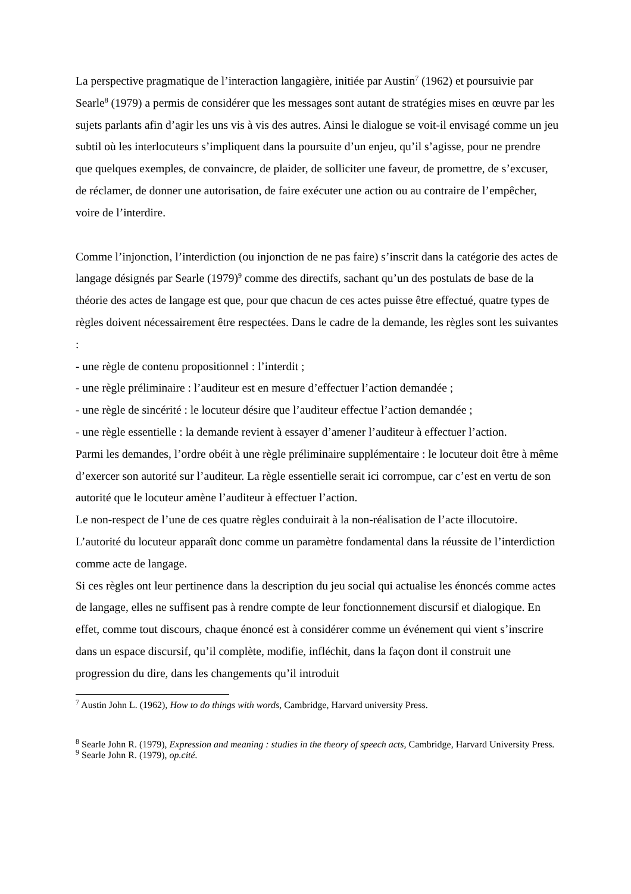La perspective pragmatique de l’interaction langagière, initiée par Austin<sup>7</sup> (1962) et poursuivie par Searle<sup>8</sup> (1979) a permis de considérer que les messages sont autant de stratégies mises en œuvre par les sujets parlants afin d’agir les uns vis à vis des autres. Ainsi le dialogue se voit-il envisagé comme un jeu subtil où les interlocuteurs s’impliquent dans la poursuite d’un enjeu, qu’il s’agisse, pour ne prendre que quelques exemples, de convaincre, de plaider, de solliciter une faveur, de promettre, de s’excuser, de réclamer, de donner une autorisation, de faire exécuter une action ou au contraire de l’empêcher, voire de l’interdire.
Comme l’injonction, l’interdiction (ou injonction de ne pas faire) s’inscrit dans la catégorie des actes de langage désignés par Searle (1979)<sup>9</sup> comme des directifs, sachant qu’un des postulats de base de la théorie des actes de langage est que, pour que chacun de ces actes puisse être effectué, quatre types de règles doivent nécessairement être respectées. Dans le cadre de la demande, les règles sont les suivantes :
- une règle de contenu propositionnel : l’interdit ;
- une règle préliminaire : l’auditeur est en mesure d’effectuer l’action demandée ;
- une règle de sincérité : le locuteur désire que l’auditeur effectue l’action demandée ;
- une règle essentielle : la demande revient à essayer d’amener l’auditeur à effectuer l’action.
Parmi les demandes, l’ordre obéit à une règle préliminaire supplémentaire : le locuteur doit être à même d’exercer son autorité sur l’auditeur. La règle essentielle serait ici corrompue, car c’est en vertu de son autorité que le locuteur amène l’auditeur à effectuer l’action.
Le non-respect de l’une de ces quatre règles conduirait à la non-réalisation de l’acte illocutoire. L’autorité du locuteur apparaît donc comme un paramètre fondamental dans la réussite de l’interdiction comme acte de langage.
Si ces règles ont leur pertinence dans la description du jeu social qui actualise les énoncés comme actes de langage, elles ne suffisent pas à rendre compte de leur fonctionnement discursif et dialogique. En effet, comme tout discours, chaque énoncé est à considérer comme un événement qui vient s’inscrire dans un espace discursif, qu’il complète, modifie, infléchit, dans la façon dont il construit une progression du dire, dans les changements qu’il introduit
<sup>7</sup> Austin John L. (1962), How to do things with words, Cambridge, Harvard university Press.
<sup>8</sup> Searle John R. (1979), Expression and meaning : studies in the theory of speech acts, Cambridge, Harvard University Press.
<sup>9</sup> Searle John R. (1979), op.cité.